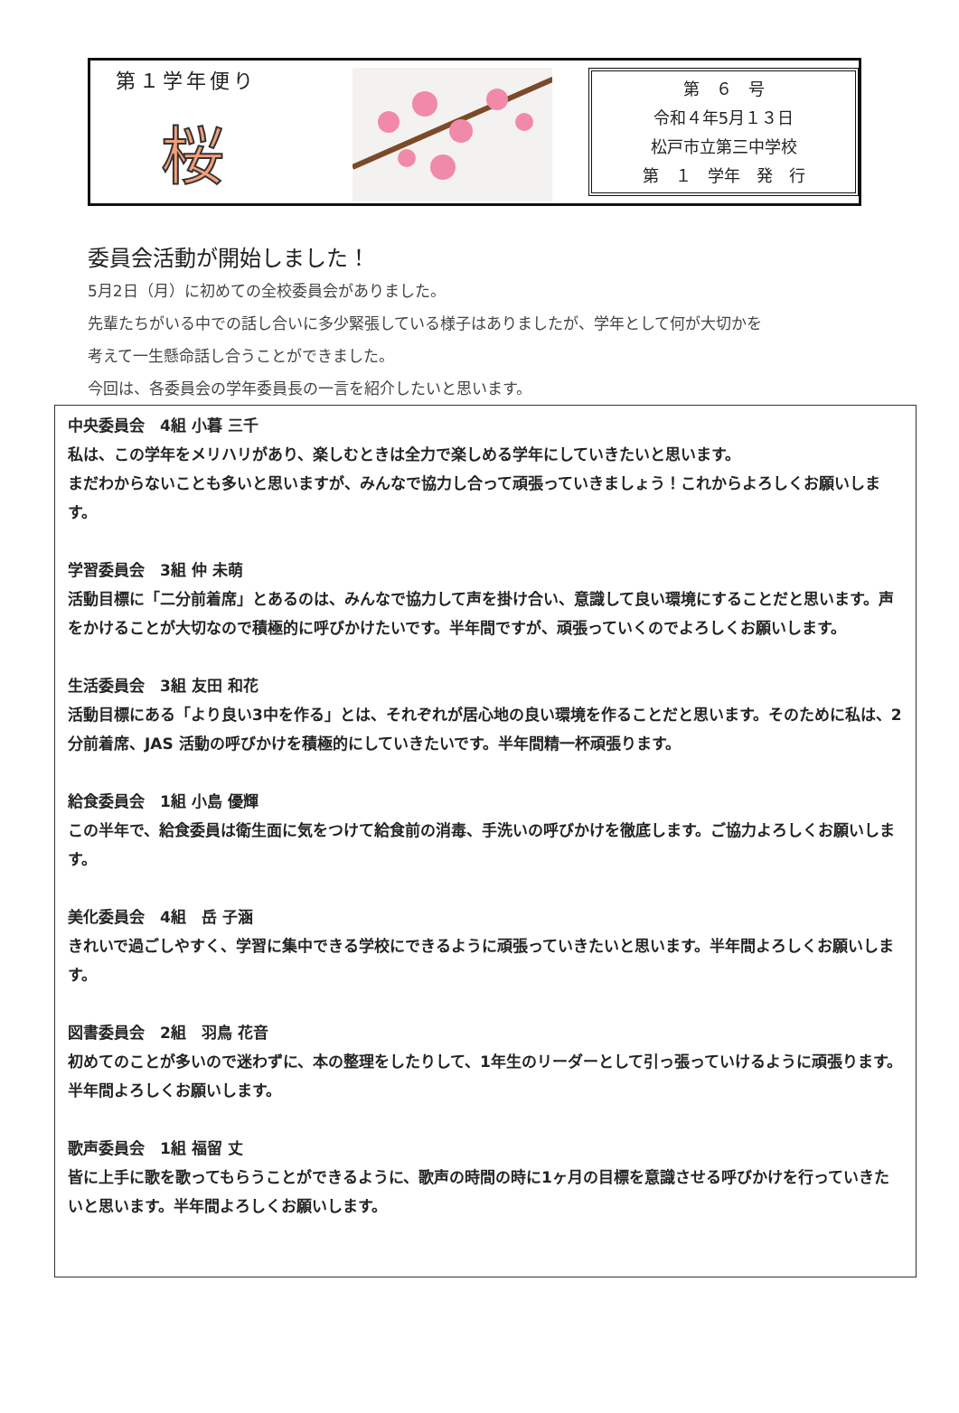第１学年便り
桜
第　６　号
令和４年5月１３日
松戸市立第三中学校
第　１　学年　発　行
委員会活動が開始しました！
5月2日（月）に初めての全校委員会がありました。
先輩たちがいる中での話し合いに多少緊張している様子はありましたが、学年として何が大切かを
考えて一生懸命話し合うことができました。
今回は、各委員会の学年委員長の一言を紹介したいと思います。
中央委員会　4組 小暮 三千
私は、この学年をメリハリがあり、楽しむときは全力で楽しめる学年にしていきたいと思います。
まだわからないことも多いと思いますが、みんなで協力し合って頑張っていきましょう！これからよろしくお願いします。
学習委員会　3組 仲 未萌
活動目標に「二分前着席」とあるのは、みんなで協力して声を掛け合い、意識して良い環境にすることだと思います。声をかけることが大切なので積極的に呼びかけたいです。半年間ですが、頑張っていくのでよろしくお願いします。
生活委員会　3組 友田 和花
活動目標にある「より良い3中を作る」とは、それぞれが居心地の良い環境を作ることだと思います。そのために私は、2分前着席、JAS 活動の呼びかけを積極的にしていきたいです。半年間精一杯頑張ります。
給食委員会　1組 小島 優輝
この半年で、給食委員は衛生面に気をつけて給食前の消毒、手洗いの呼びかけを徹底します。ご協力よろしくお願いします。
美化委員会　4組　岳 子涵
きれいで過ごしやすく、学習に集中できる学校にできるように頑張っていきたいと思います。半年間よろしくお願いします。
図書委員会　2組　羽鳥 花音
初めてのことが多いので迷わずに、本の整理をしたりして、1年生のリーダーとして引っ張っていけるように頑張ります。半年間よろしくお願いします。
歌声委員会　1組 福留 丈
皆に上手に歌を歌ってもらうことができるように、歌声の時間の時に1ヶ月の目標を意識させる呼びかけを行っていきたいと思います。半年間よろしくお願いします。